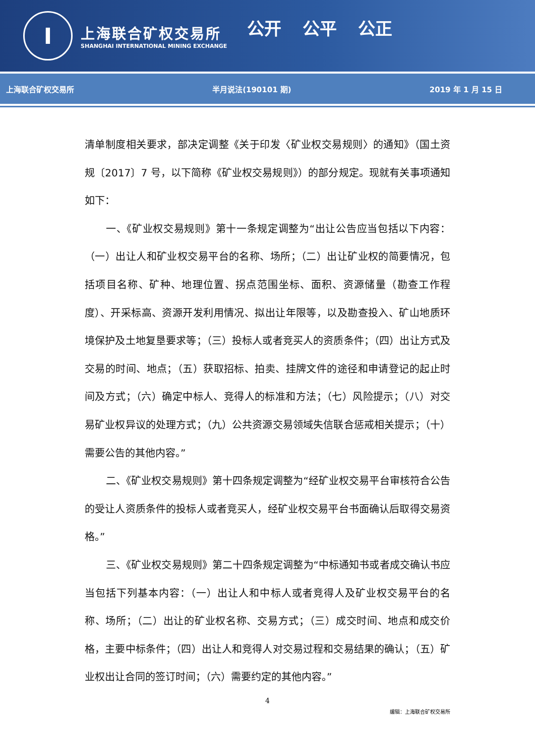I
上海联合矿权交易所
SHANGHAI INTERNATIONAL MINING EXCHANGE
公开 公平 公正
上海联合矿权交易所 半月说法(190101 期) 2019 年 1 月 15 日
清单制度相关要求，部决定调整《关于印发〈矿业权交易规则〉的通知》（国土资规〔2017〕7 号，以下简称《矿业权交易规则》）的部分规定。现就有关事项通知如下：
一、《矿业权交易规则》第十一条规定调整为“出让公告应当包括以下内容：（一）出让人和矿业权交易平台的名称、场所；（二）出让矿业权的简要情况，包括项目名称、矿种、地理位置、拐点范围坐标、面积、资源储量（勘查工作程度）、开采标高、资源开发利用情况、拟出让年限等，以及勘查投入、矿山地质环境保护及土地复垦要求等；（三）投标人或者竞买人的资质条件；（四）出让方式及交易的时间、地点；（五）获取招标、拍卖、挂牌文件的途径和申请登记的起止时间及方式；（六）确定中标人、竞得人的标准和方法；（七）风险提示；（八）对交易矿业权异议的处理方式；（九）公共资源交易领域失信联合惩戒相关提示；（十）需要公告的其他内容。”
二、《矿业权交易规则》第十四条规定调整为“经矿业权交易平台审核符合公告的受让人资质条件的投标人或者竞买人，经矿业权交易平台书面确认后取得交易资格。”
三、《矿业权交易规则》第二十四条规定调整为“中标通知书或者成交确认书应当包括下列基本内容：（一）出让人和中标人或者竞得人及矿业权交易平台的名称、场所；（二）出让的矿业权名称、交易方式；（三）成交时间、地点和成交价格，主要中标条件；（四）出让人和竞得人对交易过程和交易结果的确认；（五）矿业权出让合同的签订时间；（六）需要约定的其他内容。”
4
编辑：上海联合矿权交易所